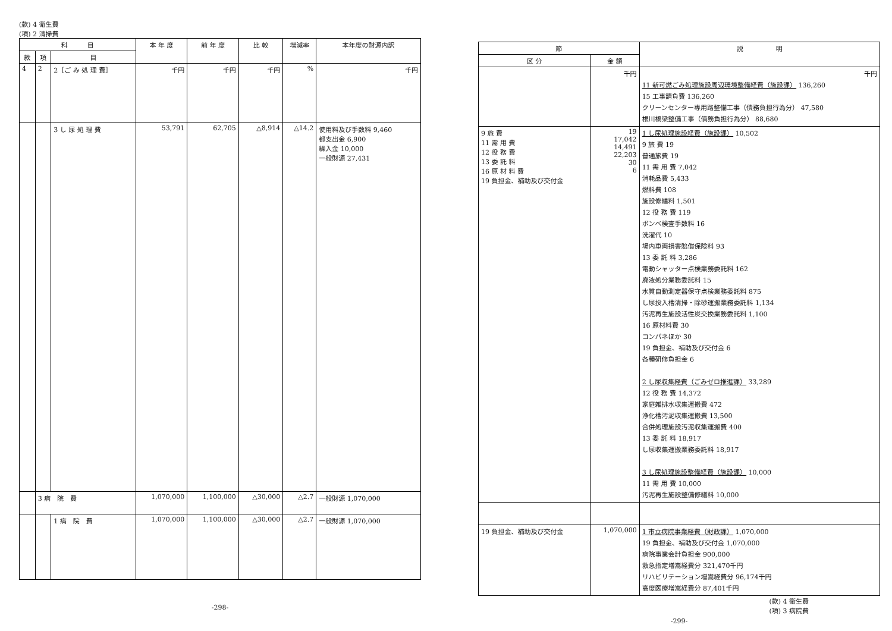(款) 4 衛生費
(項) 2 清掃費
| 科 目 | | | 本 年 度 | 前 年 度 | 比 較 | 増減率 | 本年度の財源内訳 |
| --- | --- | --- | --- | --- | --- | --- | --- |
| 款 | 項 | 目 | | | | | |
| 4 | 2 | 2［ご み 処 理 費］ | 千円 | 千円 | 千円 | % | 千円 |
| | | 3 し 尿 処 理 費 | 53,791 | 62,705 | △8,914 | △14.2 | 使用料及び手数料 9,460 都支出金 6,900 繰入金 10,000 一般財源 27,431 |
| | 3 病 院 費 | | 1,070,000 | 1,100,000 | △30,000 | △2.7 | 一般財源 1,070,000 |
| | | 1 病 院 費 | 1,070,000 | 1,100,000 | △30,000 | △2.7 | 一般財源 1,070,000 |
-298-
| 節 | | 説 明 |
| --- | --- | --- |
| 区 分 | 金 額 | |
| | 千円 | 千円 11 新可燃ごみ処理施設周辺環境整備経費（施設課） 136,260 15 工事請負費 136,260 クリーンセンター専用路整備工事（債務負担行為分） 47,580 根川橋梁整備工事（債務負担行為分） 88,680 |
| 9 旅 費 11 需 用 費 12 役 務 費 13 委 託 料 16 原 材 料 費 19 負担金、補助及び交付金 | 19 17,042 14,491 22,203 30 6 | 1 し尿処理施設経費（施設課） 10,502 9 旅 費 19 普通旅費 19 11 需 用 費 7,042 消耗品費 5,433 燃料費 108 施設修繕料 1,501 12 役 務 費 119 ボンベ検査手数料 16 洗濯代 10 場内車両損害賠償保険料 93 13 委 託 料 3,286 電動シャッター点検業務委託料 162 廃液処分業務委託料 15 水質自動測定器保守点検業務委託料 875 し尿投入槽清掃・除砂運搬業務委託料 1,134 汚泥再生施設活性炭交換業務委託料 1,100 16 原材料費 30 コンパネほか 30 19 負担金、補助及び交付金 6 各種研修負担金 6 2 し尿収集経費（ごみゼロ推進課） 33,289 12 役 務 費 14,372 家庭雑排水収集運搬費 472 浄化槽汚泥収集運搬費 13,500 合併処理施設汚泥収集運搬費 400 13 委 託 料 18,917 し尿収集運搬業務委託料 18,917 3 し尿処理施設整備経費（施設課） 10,000 11 需 用 費 10,000 汚泥再生施設整備修繕料 10,000 |
| 19 負担金、補助及び交付金 | 1,070,000 | 1 市立病院事業経費（財政課） 1,070,000 19 負担金、補助及び交付金 1,070,000 病院事業会計負担金 900,000 救急指定増嵩経費分 321,470千円 リハビリテーション増嵩経費分 96,174千円 高度医療増嵩経費分 87,401千円 |
(款) 4 衛生費
(項) 3 病院費
-299-